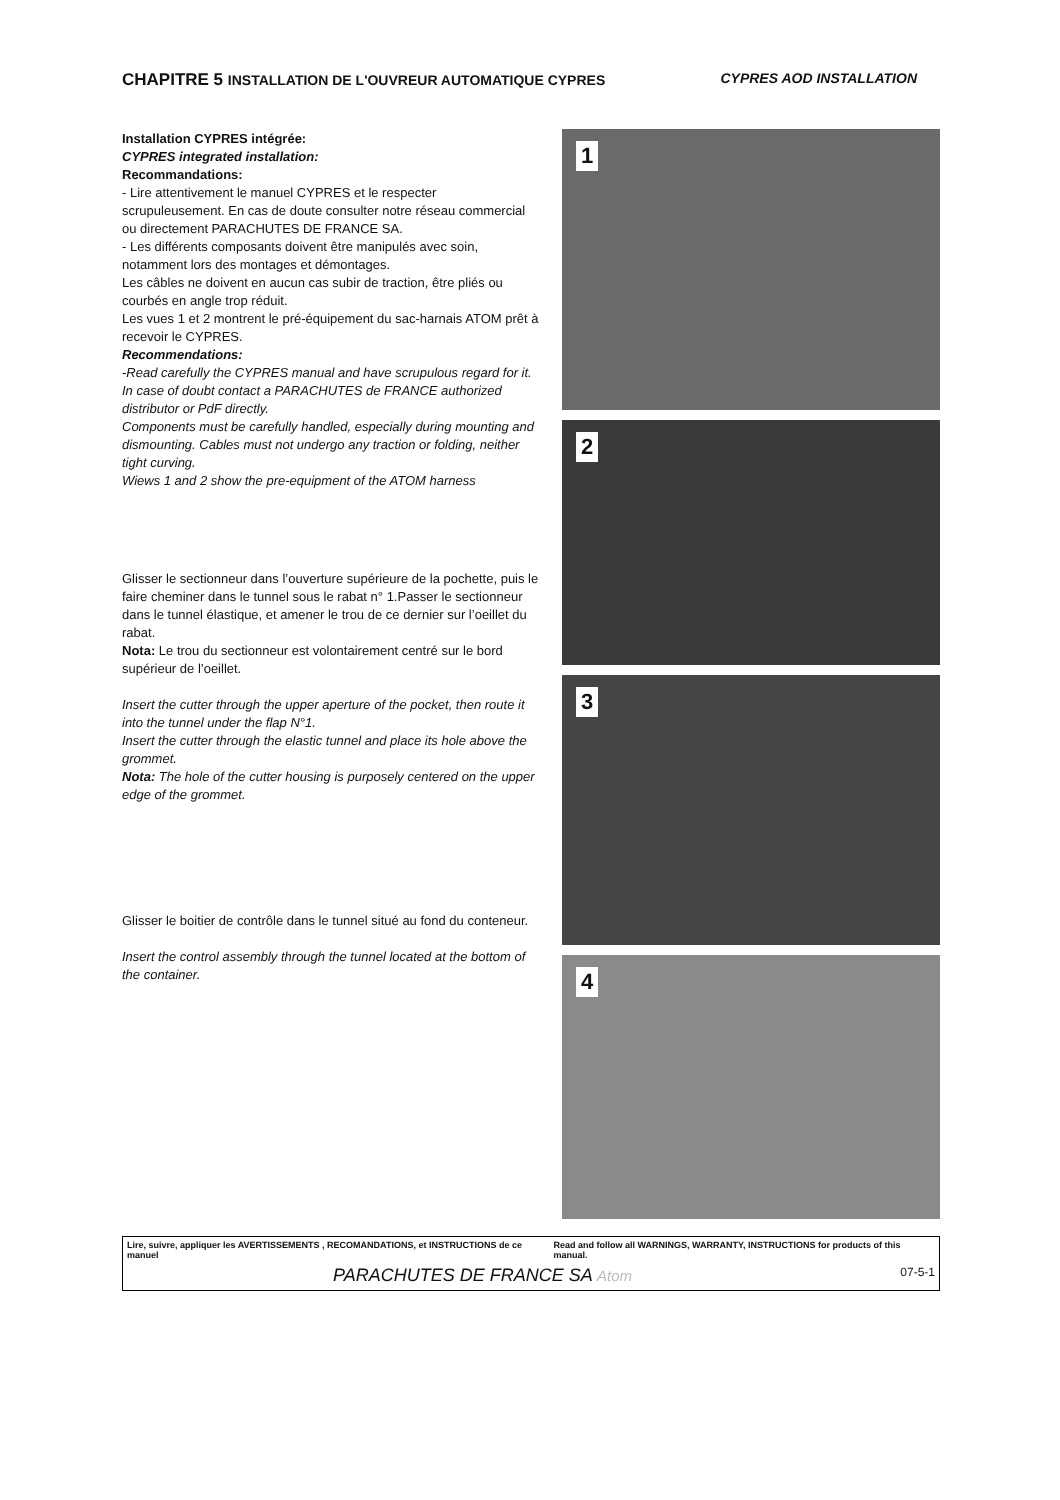CHAPITRE 5 INSTALLATION DE L'OUVREUR AUTOMATIQUE CYPRES CYPRES AOD INSTALLATION
Installation CYPRES intégrée:
CYPRES integrated installation:
Recommandations:
- Lire attentivement le manuel CYPRES et le respecter scrupuleusement. En cas de doute consulter notre réseau commercial ou directement PARACHUTES DE FRANCE SA.
- Les différents composants doivent être manipulés avec soin, notamment lors des montages et démontages.
Les câbles ne doivent en aucun cas subir de traction, être pliés ou courbés en angle trop réduit.
Les vues 1 et 2 montrent le pré-équipement du sac-harnais ATOM prêt à recevoir le CYPRES.
Recommendations:
-Read carefully the CYPRES manual and have scrupulous regard for it. In case of doubt contact a PARACHUTES de FRANCE authorized distributor or PdF directly.
Components must be carefully handled, especially during mounting and dismounting. Cables must not undergo any traction or folding, neither tight curving.
Wiews 1 and 2 show the pre-equipment of the ATOM harness
Glisser le sectionneur dans l’ouverture supérieure de la pochette, puis le faire cheminer dans le tunnel sous le rabat n° 1.Passer le sectionneur dans le tunnel élastique, et amener le trou de ce dernier sur l’oeillet du rabat.
Nota: Le trou du sectionneur est volontairement centré sur le bord supérieur de l’oeillet.
Insert the cutter through the upper aperture of the pocket, then route it into the tunnel under the flap N°1.
Insert the cutter through the elastic tunnel and place its hole above the grommet.
Nota: The hole of the cutter housing is purposely centered on the upper edge of the grommet.
Glisser le boitier de contrôle dans le tunnel situé au fond du conteneur.
Insert the control assembly through the tunnel located at the bottom of the container.
1
2
3
4
Lire, suivre, appliquer les AVERTISSEMENTS , RECOMANDATIONS, et INSTRUCTIONS de ce manuel Read and follow all WARNINGS, WARRANTY, INSTRUCTIONS for products of this manual.
PARACHUTES DE FRANCE SA Atom 07-5-1